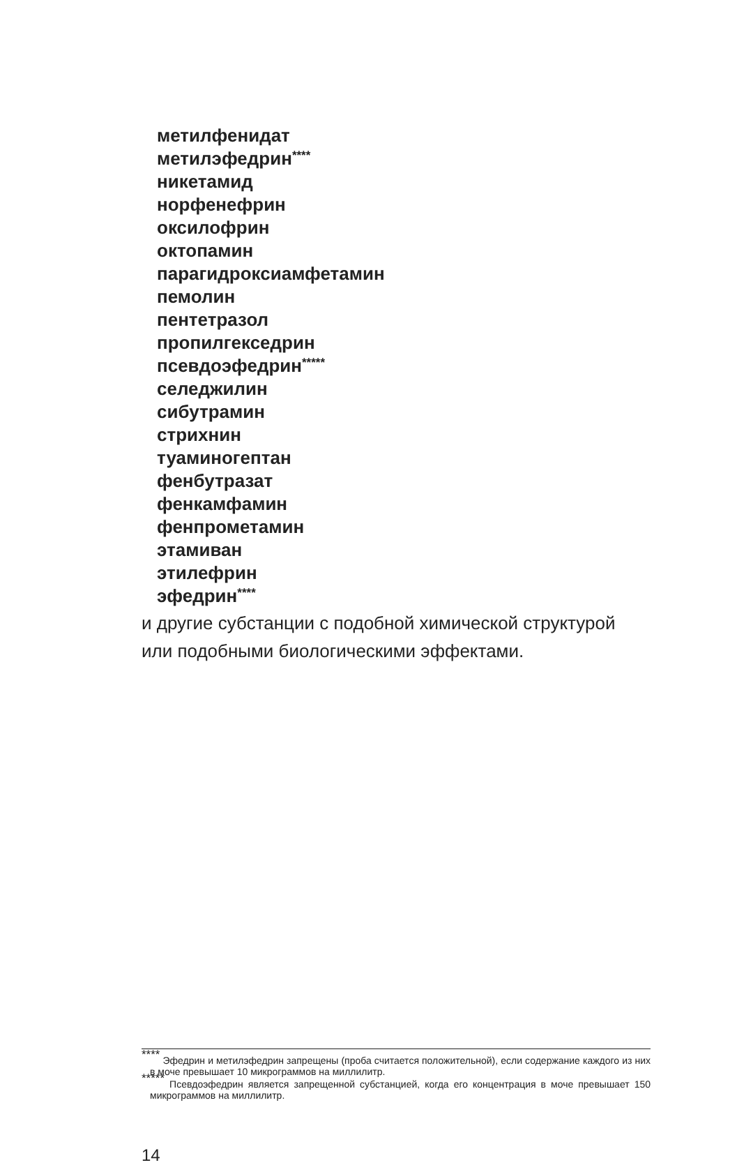метилфенидат
метилэфедрин<sup>****</sup>
никетамид
норфенефрин
оксилофрин
октопамин
парагидроксиамфетамин
пемолин
пентетразол
пропилгекседрин
псевдоэфедрин<sup>*****</sup>
селеджилин
сибутрамин
стрихнин
туаминогептан
фенбутразат
фенкамфамин
фенпрометамин
этамиван
этилефрин
эфедрин<sup>****</sup>
и другие субстанции с подобной химической структурой или подобными биологическими эффектами.
<sup>****</sup> Эфедрин и метилэфедрин запрещены (проба считается положительной), если содержание каждого из них в моче превышает 10 микрограммов на миллилитр.
<sup>*****</sup> Псевдоэфедрин является запрещенной субстанцией, когда его концентрация в моче превышает 150 микрограммов на миллилитр.
14